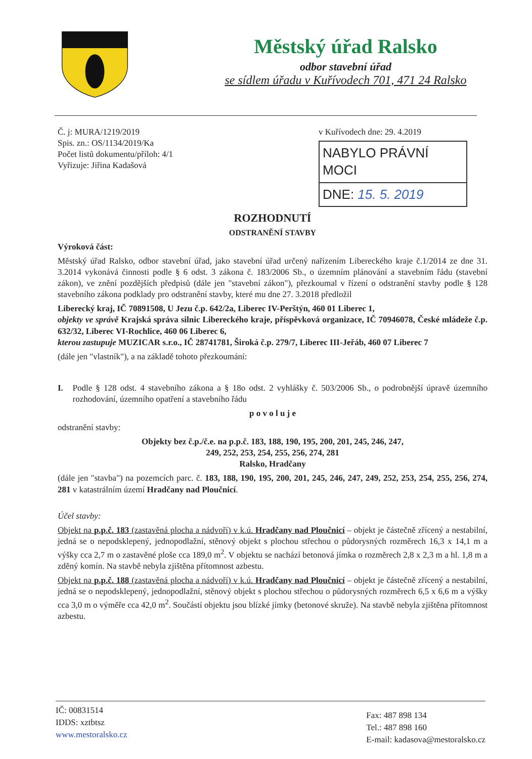Městský úřad Ralsko
odbor stavební úřad
se sídlem úřadu v Kuřívodech 701, 471 24 Ralsko
Č. j: MURA/1219/2019
Spis. zn.: OS/1134/2019/Ka
Počet listů dokumentu/příloh: 4/1
Vyřizuje: Jiřina Kadašová
v Kuřívodech dne: 29. 4.2019
NABYLO PRÁVNÍ MOCI
DNE: 15. 5. 2019
ROZHODNUTÍ
ODSTRANĚNÍ STAVBY
Výroková část:
Městský úřad Ralsko, odbor stavební úřad, jako stavební úřad určený nařízením Libereckého kraje č.1/2014 ze dne 31. 3.2014 vykonává činnosti podle § 6 odst. 3 zákona č. 183/2006 Sb., o územním plánování a stavebním řádu (stavební zákon), ve znění pozdějších předpisů (dále jen "stavební zákon"), přezkoumal v řízení o odstranění stavby podle § 128 stavebního zákona podklady pro odstranění stavby, které mu dne 27. 3.2018 předložil
Liberecký kraj, IČ 70891508, U Jezu č.p. 642/2a, Liberec IV-Perštýn, 460 01 Liberec 1,
objekty ve správě Krajská správa silnic Libereckého kraje, příspěvková organizace, IČ 70946078, České mládeže č.p. 632/32, Liberec VI-Rochlice, 460 06 Liberec 6,
kterou zastupuje MUZICAR s.r.o., IČ 28741781, Široká č.p. 279/7, Liberec III-Jeřáb, 460 07 Liberec 7
(dále jen "vlastník"), a na základě tohoto přezkoumání:
I. Podle § 128 odst. 4 stavebního zákona a § 18o odst. 2 vyhlášky č. 503/2006 Sb., o podrobnější úpravě územního rozhodování, územního opatření a stavebního řádu
p o v o l u j e
odstranění stavby:
Objekty bez č.p./č.e. na p.p.č. 183, 188, 190, 195, 200, 201, 245, 246, 247,
249, 252, 253, 254, 255, 256, 274, 281
Ralsko, Hradčany
(dále jen "stavba") na pozemcích parc. č. 183, 188, 190, 195, 200, 201, 245, 246, 247, 249, 252, 253, 254, 255, 256, 274, 281 v katastrálním území Hradčany nad Ploučnicí.
Účel stavby:
Objekt na p.p.č. 183 (zastavěná plocha a nádvoří) v k.ú. Hradčany nad Ploučnicí – objekt je částečně zřícený a nestabilní, jedná se o nepodsklepený, jednopodlažní, stěnový objekt s plochou střechou o půdorysných rozměrech 16,3 x 14,1 m a výšky cca 2,7 m o zastavěné ploše cca 189,0 m<sup>2</sup>. V objektu se nachází betonová jímka o rozměrech 2,8 x 2,3 m a hl. 1,8 m a zděný komín. Na stavbě nebyla zjištěna přítomnost azbestu.
Objekt na p.p.č. 188 (zastavěná plocha a nádvoří) v k.ú. Hradčany nad Ploučnicí – objekt je částečně zřícený a nestabilní, jedná se o nepodsklepený, jednopodlažní, stěnový objekt s plochou střechou o půdorysných rozměrech 6,5 x 6,6 m a výšky cca 3,0 m o výměře cca 42,0 m<sup>2</sup>. Součástí objektu jsou blízké jímky (betonové skruže). Na stavbě nebyla zjištěna přítomnost azbestu.
IČ: 00831514
IDDS: xztbtsz
www.mestoralsko.cz
Fax: 487 898 134
Tel.: 487 898 160
E-mail: kadasova@mestoralsko.cz